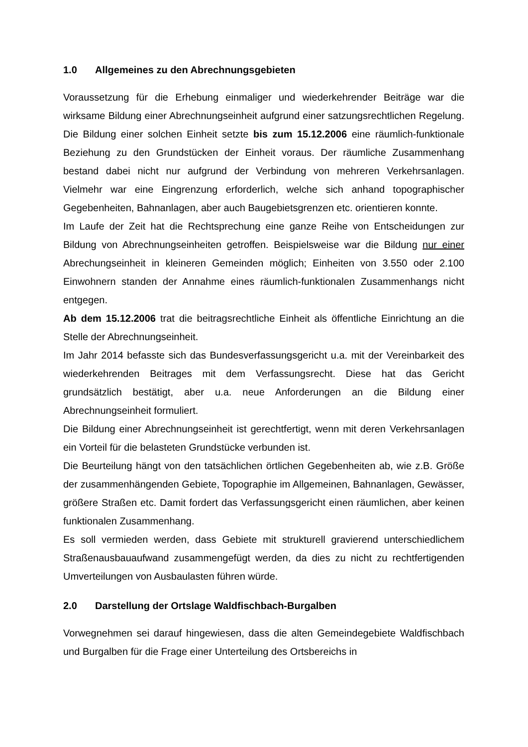1.0 Allgemeines zu den Abrechnungsgebieten
Voraussetzung für die Erhebung einmaliger und wiederkehrender Beiträge war die wirksame Bildung einer Abrechnungseinheit aufgrund einer satzungsrechtlichen Regelung. Die Bildung einer solchen Einheit setzte bis zum 15.12.2006 eine räumlich-funktionale Beziehung zu den Grundstücken der Einheit voraus. Der räumliche Zusammenhang bestand dabei nicht nur aufgrund der Verbindung von mehreren Verkehrsanlagen. Vielmehr war eine Eingrenzung erforderlich, welche sich anhand topographischer Gegebenheiten, Bahnanlagen, aber auch Baugebietsgrenzen etc. orientieren konnte.
Im Laufe der Zeit hat die Rechtsprechung eine ganze Reihe von Entscheidungen zur Bildung von Abrechnungseinheiten getroffen. Beispielsweise war die Bildung nur einer Abrechungseinheit in kleineren Gemeinden möglich; Einheiten von 3.550 oder 2.100 Einwohnern standen der Annahme eines räumlich-funktionalen Zusammenhangs nicht entgegen.
Ab dem 15.12.2006 trat die beitragsrechtliche Einheit als öffentliche Einrichtung an die Stelle der Abrechnungseinheit.
Im Jahr 2014 befasste sich das Bundesverfassungsgericht u.a. mit der Vereinbarkeit des wiederkehrenden Beitrages mit dem Verfassungsrecht. Diese hat das Gericht grundsätzlich bestätigt, aber u.a. neue Anforderungen an die Bildung einer Abrechnungseinheit formuliert.
Die Bildung einer Abrechnungseinheit ist gerechtfertigt, wenn mit deren Verkehrsanlagen ein Vorteil für die belasteten Grundstücke verbunden ist.
Die Beurteilung hängt von den tatsächlichen örtlichen Gegebenheiten ab, wie z.B. Größe der zusammenhängenden Gebiete, Topographie im Allgemeinen, Bahnanlagen, Gewässer, größere Straßen etc. Damit fordert das Verfassungsgericht einen räumlichen, aber keinen funktionalen Zusammenhang.
Es soll vermieden werden, dass Gebiete mit strukturell gravierend unterschiedlichem Straßenausbauaufwand zusammengefügt werden, da dies zu nicht zu rechtfertigenden Umverteilungen von Ausbaulasten führen würde.
2.0 Darstellung der Ortslage Waldfischbach-Burgalben
Vorwegnehmen sei darauf hingewiesen, dass die alten Gemeindegebiete Waldfischbach und Burgalben für die Frage einer Unterteilung des Ortsbereichs in